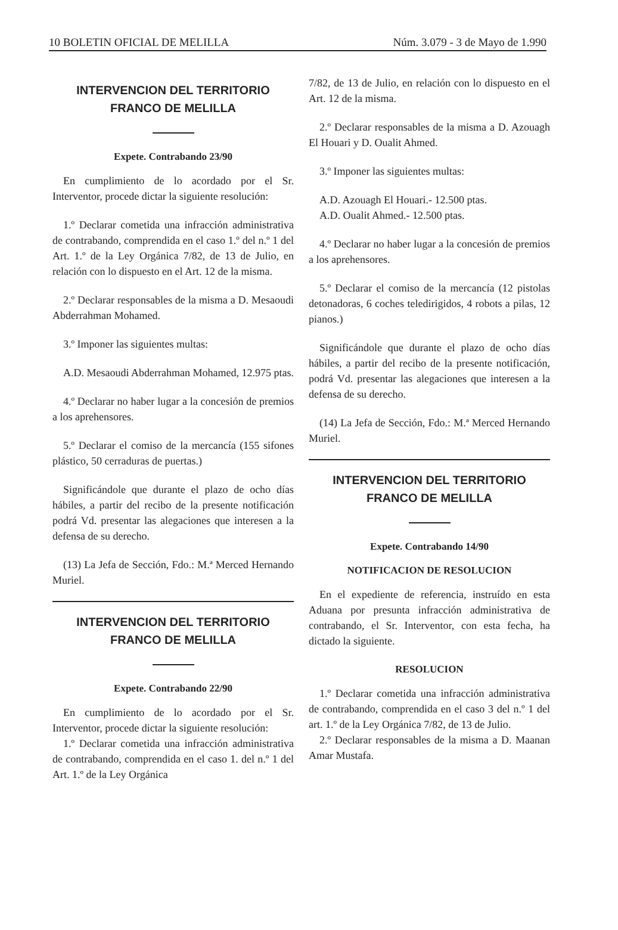10 BOLETIN OFICIAL DE MELILLA Núm. 3.079 - 3 de Mayo de 1.990
INTERVENCION DEL TERRITORIO FRANCO DE MELILLA
Expete. Contrabando 23/90
En cumplimiento de lo acordado por el Sr. Interventor, procede dictar la siguiente resolución:
1.º Declarar cometida una infracción administrativa de contrabando, comprendida en el caso 1.º del n.º 1 del Art. 1.º de la Ley Orgánica 7/82, de 13 de Julio, en relación con lo dispuesto en el Art. 12 de la misma.
2.º Declarar responsables de la misma a D. Mesaoudi Abderrahman Mohamed.
3.º Imponer las siguientes multas:
A.D. Mesaoudi Abderrahman Mohamed, 12.975 ptas.
4.º Declarar no haber lugar a la concesión de premios a los aprehensores.
5.º Declarar el comiso de la mercancía (155 sifones plástico, 50 cerraduras de puertas.)
Significándole que durante el plazo de ocho días hábiles, a partir del recibo de la presente notificación podrá Vd. presentar las alegaciones que interesen a la defensa de su derecho.
(13) La Jefa de Sección, Fdo.: M.ª Merced Hernando Muriel.
INTERVENCION DEL TERRITORIO FRANCO DE MELILLA
Expete. Contrabando 22/90
En cumplimiento de lo acordado por el Sr. Interventor, procede dictar la siguiente resolución:
1.º Declarar cometida una infracción administrativa de contrabando, comprendida en el caso 1. del n.º 1 del Art. 1.º de la Ley Orgánica
7/82, de 13 de Julio, en relación con lo dispuesto en el Art. 12 de la misma.
2.º Declarar responsables de la misma a D. Azouagh El Houari y D. Oualit Ahmed.
3.º Imponer las siguientes multas:
A.D. Azouagh El Houari.- 12.500 ptas.
A.D. Oualit Ahmed.- 12.500 ptas.
4.º Declarar no haber lugar a la concesión de premios a los aprehensores.
5.º Declarar el comiso de la mercancía (12 pistolas detonadoras, 6 coches teledirigidos, 4 robots a pilas, 12 pianos.)
Significándole que durante el plazo de ocho días hábiles, a partir del recibo de la presente notificación, podrá Vd. presentar las alegaciones que interesen a la defensa de su derecho.
(14) La Jefa de Sección, Fdo.: M.ª Merced Hernando Muriel.
INTERVENCION DEL TERRITORIO FRANCO DE MELILLA
Expete. Contrabando 14/90
NOTIFICACION DE RESOLUCION
En el expediente de referencia, instruído en esta Aduana por presunta infracción administrativa de contrabando, el Sr. Interventor, con esta fecha, ha dictado la siguiente.
RESOLUCION
1.º Declarar cometida una infracción administrativa de contrabando, comprendida en el caso 3 del n.º 1 del art. 1.º de la Ley Orgánica 7/82, de 13 de Julio.
2.º Declarar responsables de la misma a D. Maanan Amar Mustafa.